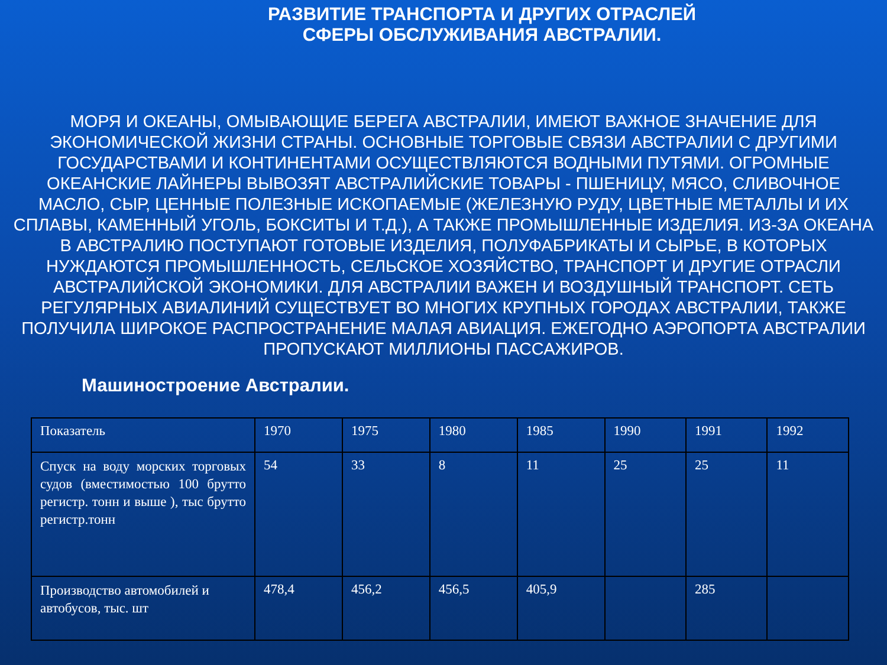РАЗВИТИЕ ТРАНСПОРТА И ДРУГИХ ОТРАСЛЕЙ
СФЕРЫ ОБСЛУЖИВАНИЯ АВСТРАЛИИ.
МОРЯ И ОКЕАНЫ, ОМЫВАЮЩИЕ БЕРЕГА АВСТРАЛИИ, ИМЕЮТ ВАЖНОЕ ЗНАЧЕНИЕ ДЛЯ ЭКОНОМИЧЕСКОЙ ЖИЗНИ СТРАНЫ. ОСНОВНЫЕ ТОРГОВЫЕ СВЯЗИ АВСТРАЛИИ С ДРУГИМИ ГОСУДАРСТВАМИ И КОНТИНЕНТАМИ ОСУЩЕСТВЛЯЮТСЯ ВОДНЫМИ ПУТЯМИ. ОГРОМНЫЕ ОКЕАНСКИЕ ЛАЙНЕРЫ ВЫВОЗЯТ АВСТРАЛИЙСКИЕ ТОВАРЫ - ПШЕНИЦУ, МЯСО, СЛИВОЧНОЕ МАСЛО, СЫР, ЦЕННЫЕ ПОЛЕЗНЫЕ ИСКОПАЕМЫЕ (ЖЕЛЕЗНУЮ РУДУ, ЦВЕТНЫЕ МЕТАЛЛЫ И ИХ СПЛАВЫ, КАМЕННЫЙ УГОЛЬ, БОКСИТЫ И Т.Д.), А ТАКЖЕ ПРОМЫШЛЕННЫЕ ИЗДЕЛИЯ. ИЗ-ЗА ОКЕАНА В АВСТРАЛИЮ ПОСТУПАЮТ ГОТОВЫЕ ИЗДЕЛИЯ, ПОЛУФАБРИКАТЫ И СЫРЬЕ, В КОТОРЫХ НУЖДАЮТСЯ ПРОМЫШЛЕННОСТЬ, СЕЛЬСКОЕ ХОЗЯЙСТВО, ТРАНСПОРТ И ДРУГИЕ ОТРАСЛИ АВСТРАЛИЙСКОЙ ЭКОНОМИКИ. ДЛЯ АВСТРАЛИИ ВАЖЕН И ВОЗДУШНЫЙ ТРАНСПОРТ. СЕТЬ РЕГУЛЯРНЫХ АВИАЛИНИЙ СУЩЕСТВУЕТ ВО МНОГИХ КРУПНЫХ ГОРОДАХ АВСТРАЛИИ, ТАКЖЕ ПОЛУЧИЛА ШИРОКОЕ РАСПРОСТРАНЕНИЕ МАЛАЯ АВИАЦИЯ. ЕЖЕГОДНО АЭРОПОРТА АВСТРАЛИИ ПРОПУСКАЮТ МИЛЛИОНЫ ПАССАЖИРОВ.
Машиностроение Австралии.
| Показатель | 1970 | 1975 | 1980 | 1985 | 1990 | 1991 | 1992 |
| --- | --- | --- | --- | --- | --- | --- | --- |
| Спуск на воду морских торговых судов (вместимостью 100 брутто регистр. тонн и выше ), тыс брутто регистр.тонн | 54 | 33 | 8 | 11 | 25 | 25 | 11 |
| Производство автомобилей и автобусов, тыс. шт | 478,4 | 456,2 | 456,5 | 405,9 | | 285 | |